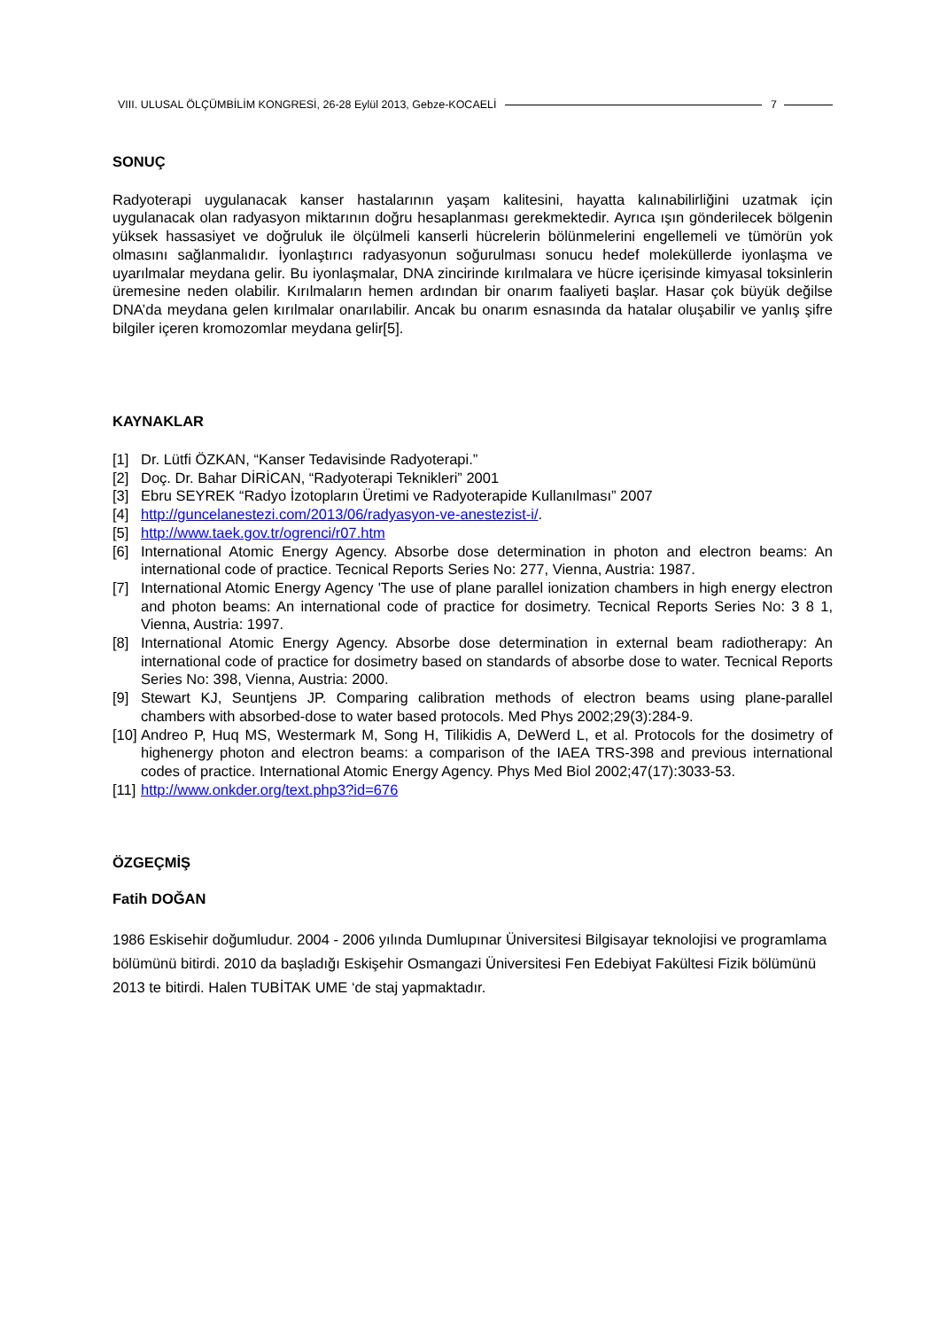VIII. ULUSAL ÖLÇÜMBİLİM KONGRESİ, 26-28 Eylül 2013, Gebze-KOCAELİ 7
SONUÇ
Radyoterapi uygulanacak kanser hastalarının yaşam kalitesini, hayatta kalınabilirliğini uzatmak için uygulanacak olan radyasyon miktarının doğru hesaplanması gerekmektedir. Ayrıca ışın gönderilecek bölgenin yüksek hassasiyet ve doğruluk ile ölçülmeli kanserli hücrelerin bölünmelerini engellemeli ve tümörün yok olmasını sağlanmalıdır. İyonlaştırıcı radyasyonun soğurulması sonucu hedef moleküllerde iyonlaşma ve uyarılmalar meydana gelir. Bu iyonlaşmalar, DNA zincirinde kırılmalara ve hücre içerisinde kimyasal toksinlerin üremesine neden olabilir. Kırılmaların hemen ardından bir onarım faaliyeti başlar. Hasar çok büyük değilse DNA’da meydana gelen kırılmalar onarılabilir. Ancak bu onarım esnasında da hatalar oluşabilir ve yanlış şifre bilgiler içeren kromozomlar meydana gelir[5].
KAYNAKLAR
[1] Dr. Lütfi ÖZKAN, “Kanser Tedavisinde Radyoterapi.”
[2] Doç. Dr. Bahar DİRİCAN, “Radyoterapi Teknikleri” 2001
[3] Ebru SEYREK “Radyo İzotopların Üretimi ve Radyoterapide Kullanılması” 2007
[4] http://guncelanestezi.com/2013/06/radyasyon-ve-anestezist-i/.
[5] http://www.taek.gov.tr/ogrenci/r07.htm
[6] International Atomic Energy Agency. Absorbe dose determination in photon and electron beams: An international code of practice. Tecnical Reports Series No: 277, Vienna, Austria: 1987.
[7] International Atomic Energy Agency 'The use of plane parallel ionization chambers in high energy electron and photon beams: An international code of practice for dosimetry. Tecnical Reports Series No: 3 8 1, Vienna, Austria: 1997.
[8] International Atomic Energy Agency. Absorbe dose determination in external beam radiotherapy: An international code of practice for dosimetry based on standards of absorbe dose to water. Tecnical Reports Series No: 398, Vienna, Austria: 2000.
[9] Stewart KJ, Seuntjens JP. Comparing calibration methods of electron beams using plane-parallel chambers with absorbed-dose to water based protocols. Med Phys 2002;29(3):284-9.
[10] Andreo P, Huq MS, Westermark M, Song H, Tilikidis A, DeWerd L, et al. Protocols for the dosimetry of highenergy photon and electron beams: a comparison of the IAEA TRS-398 and previous international codes of practice. International Atomic Energy Agency. Phys Med Biol 2002;47(17):3033-53.
[11] http://www.onkder.org/text.php3?id=676
ÖZGEÇMİŞ
Fatih DOĞAN
1986 Eskisehir doğumludur. 2004 - 2006 yılında Dumlupınar Üniversitesi Bilgisayar teknolojisi ve programlama bölümünü bitirdi. 2010 da başladığı Eskişehir Osmangazi Üniversitesi Fen Edebiyat Fakültesi Fizik bölümünü 2013 te bitirdi. Halen TUBİTAK UME ‘de staj yapmaktadır.